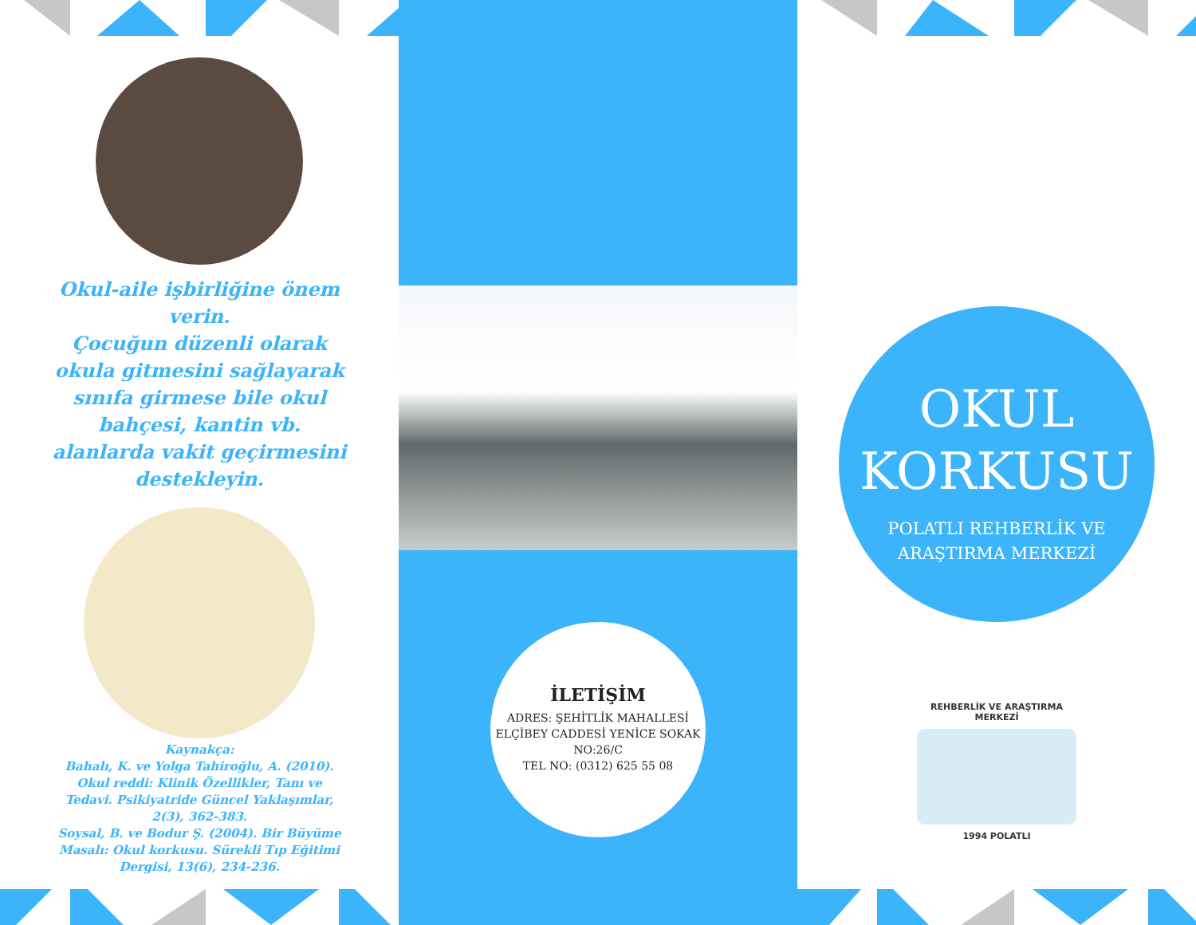Okul-aile işbirliğine önem verin.
Çocuğun düzenli olarak okula gitmesini sağlayarak sınıfa girmese bile okul bahçesi, kantin vb. alanlarda vakit geçirmesini destekleyin.
Kaynakça:
Bahalı, K. ve Yolga Tahiroğlu, A. (2010). Okul reddi: Klinik Özellikler, Tanı ve Tedavi. Psikiyatride Güncel Yaklaşımlar, 2(3), 362-383.
Soysal, B. ve Bodur Ş. (2004). Bir Büyüme Masalı: Okul korkusu. Sürekli Tıp Eğitimi Dergisi, 13(6), 234-236.
İLETİŞİM
ADRES: ŞEHİTLİK MAHALLESİ ELÇİBEY CADDESİ YENİCE SOKAK NO:26/C
TEL NO: (0312) 625 55 08
OKUL
KORKUSU
POLATLI REHBERLİK VE
ARAŞTIRMA MERKEZİ
REHBERLİK VE ARAŞTIRMA MERKEZİ
1994 POLATLI